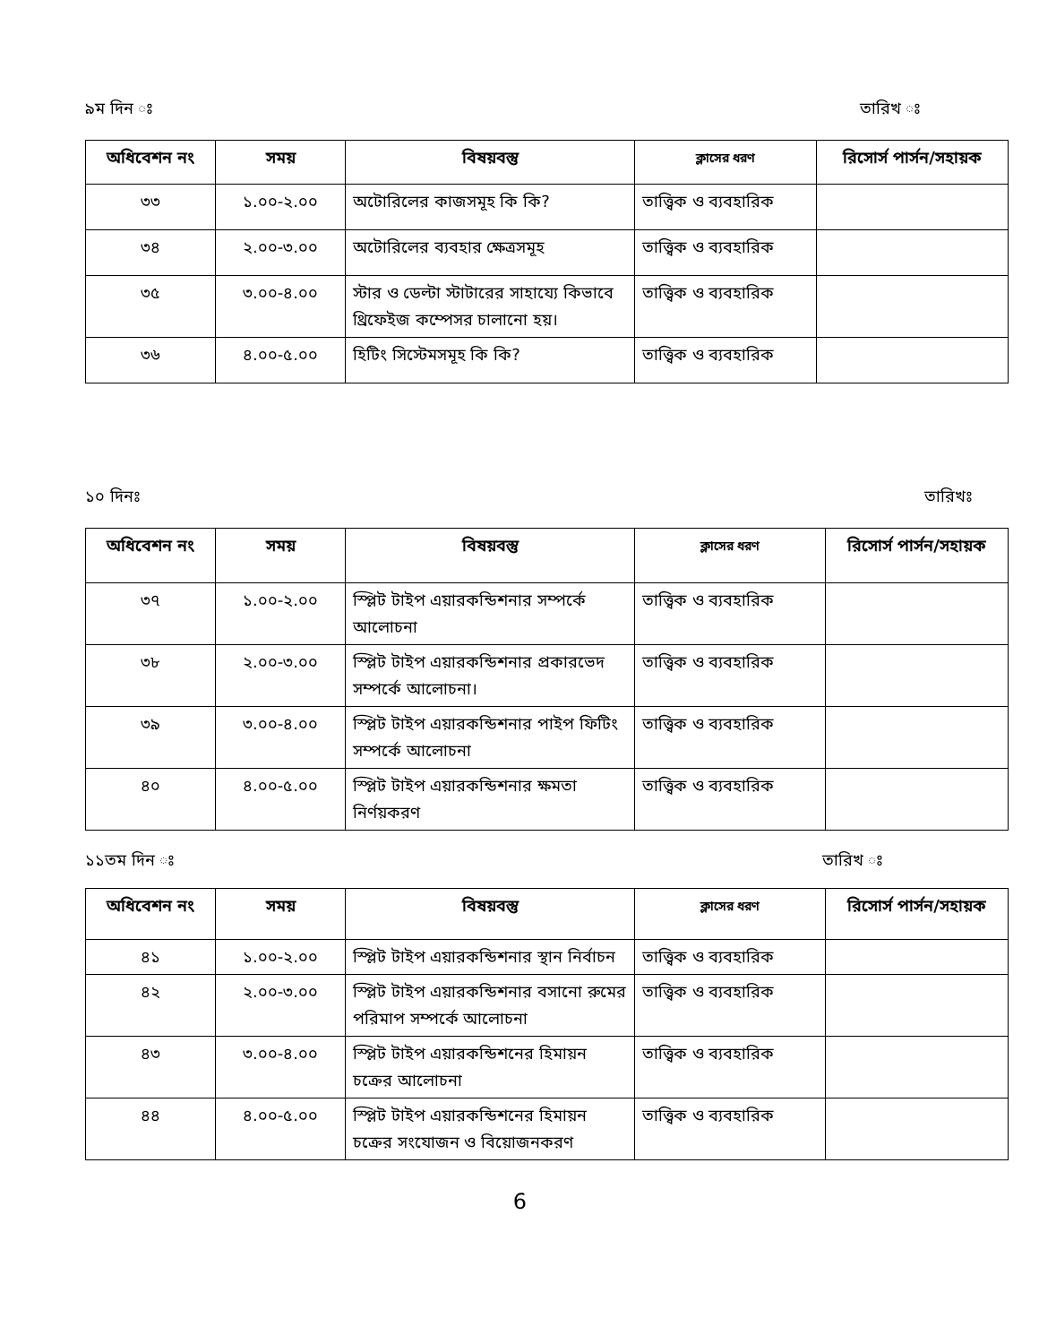৯ম দিন ঃ তারিখ ঃ
| অধিবেশন নং | সময় | বিষয়বস্তু | ক্লাসের ধরণ | রিসোর্স পার্সন/সহায়ক |
| --- | --- | --- | --- | --- |
| ৩৩ | ১.০০-২.০০ | অটোরিলের কাজসমূহ কি কি? | তাত্ত্বিক ও ব্যবহারিক | |
| ৩৪ | ২.০০-৩.০০ | অটোরিলের ব্যবহার ক্ষেত্রসমূহ | তাত্ত্বিক ও ব্যবহারিক | |
| ৩৫ | ৩.০০-৪.০০ | স্টার ও ডেল্টা স্টাটারের সাহায্যে কিভাবে থ্রিফেইজ কম্পেসর চালানো হয়। | তাত্ত্বিক ও ব্যবহারিক | |
| ৩৬ | ৪.০০-৫.০০ | হিটিং সিস্টেমসমূহ কি কি? | তাত্ত্বিক ও ব্যবহারিক | |
১০ দিনঃ তারিখঃ
| অধিবেশন নং | সময় | বিষয়বস্তু | ক্লাসের ধরণ | রিসোর্স পার্সন/সহায়ক |
| --- | --- | --- | --- | --- |
| ৩৭ | ১.০০-২.০০ | স্প্লিট টাইপ এয়ারকন্ডিশনার সম্পর্কে আলোচনা | তাত্ত্বিক ও ব্যবহারিক | |
| ৩৮ | ২.০০-৩.০০ | স্প্লিট টাইপ এয়ারকন্ডিশনার প্রকারভেদ সম্পর্কে আলোচনা। | তাত্ত্বিক ও ব্যবহারিক | |
| ৩৯ | ৩.০০-৪.০০ | স্প্লিট টাইপ এয়ারকন্ডিশনার পাইপ ফিটিং সম্পর্কে আলোচনা | তাত্ত্বিক ও ব্যবহারিক | |
| ৪০ | ৪.০০-৫.০০ | স্প্লিট টাইপ এয়ারকন্ডিশনার ক্ষমতা নির্ণয়করণ | তাত্ত্বিক ও ব্যবহারিক | |
১১তম দিন ঃ তারিখ ঃ
| অধিবেশন নং | সময় | বিষয়বস্তু | ক্লাসের ধরণ | রিসোর্স পার্সন/সহায়ক |
| --- | --- | --- | --- | --- |
| ৪১ | ১.০০-২.০০ | স্প্লিট টাইপ এয়ারকন্ডিশনার স্থান নির্বাচন | তাত্ত্বিক ও ব্যবহারিক | |
| ৪২ | ২.০০-৩.০০ | স্প্লিট টাইপ এয়ারকন্ডিশনার বসানো রুমের পরিমাপ সম্পর্কে আলোচনা | তাত্ত্বিক ও ব্যবহারিক | |
| ৪৩ | ৩.০০-৪.০০ | স্প্লিট টাইপ এয়ারকন্ডিশনের হিমায়ন চক্রের আলোচনা | তাত্ত্বিক ও ব্যবহারিক | |
| ৪৪ | ৪.০০-৫.০০ | স্প্লিট টাইপ এয়ারকন্ডিশনের হিমায়ন চক্রের সংযোজন ও বিয়োজনকরণ | তাত্ত্বিক ও ব্যবহারিক | |
6